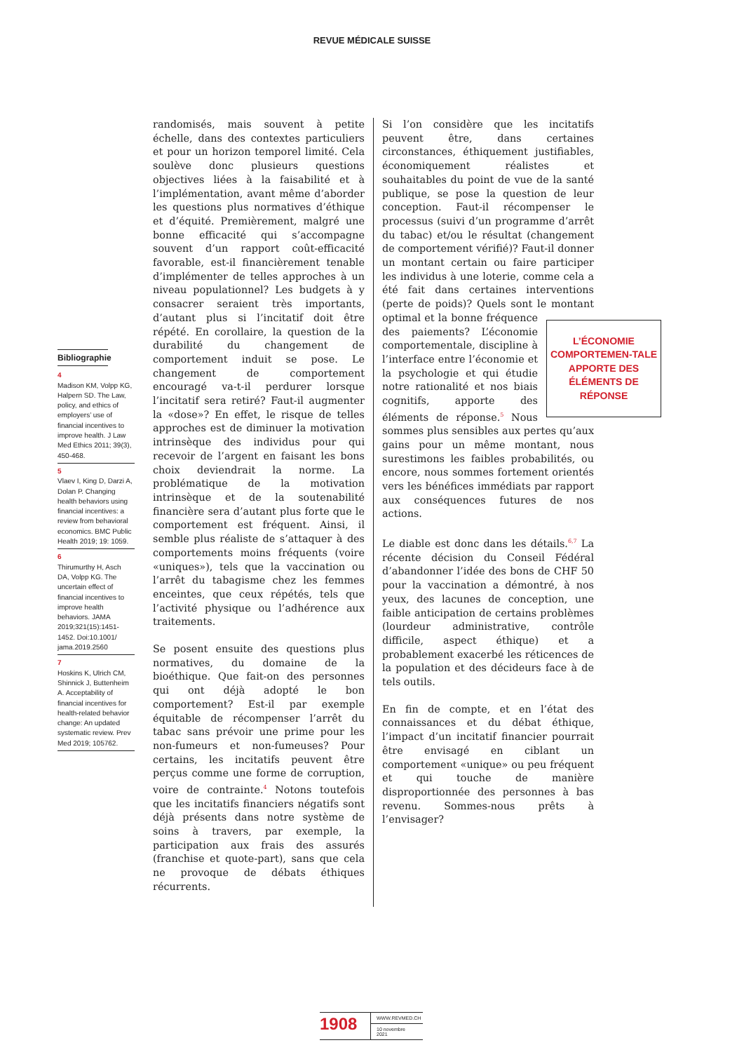REVUE MÉDICALE SUISSE
Bibliographie
4
Madison KM, Volpp KG, Halpern SD. The Law, policy, and ethics of employers’ use of financial incentives to improve health. J Law Med Ethics 2011; 39(3), 450-468.
5
Vlaev I, King D, Darzi A, Dolan P. Changing health behaviors using financial incentives: a review from behavioral economics. BMC Public Health 2019; 19: 1059.
6
Thirumurthy H, Asch DA, Volpp KG. The uncertain effect of financial incentives to improve health behaviors. JAMA 2019;321(15):1451-1452. Doi:10.1001/ jama.2019.2560
7
Hoskins K, Ulrich CM, Shinnick J, Buttenheim A. Acceptability of financial incentives for health-related behavior change: An updated systematic review. Prev Med 2019; 105762.
randomisés, mais souvent à petite échelle, dans des contextes particuliers et pour un horizon temporel limité. Cela soulève donc plusieurs questions objectives liées à la faisabilité et à l’implémentation, avant même d’aborder les questions plus normatives d’éthique et d’équité. Premièrement, malgré une bonne efficacité qui s’accompagne souvent d’un rapport coût-efficacité favorable, est-il financièrement tenable d’implémenter de telles approches à un niveau populationnel? Les budgets à y consacrer seraient très importants, d’autant plus si l’incitatif doit être répété. En corollaire, la question de la durabilité du changement de comportement induit se pose. Le changement de comportement encouragé va-t-il perdurer lorsque l’incitatif sera retiré? Faut-il augmenter la «dose»? En effet, le risque de telles approches est de diminuer la motivation intrinsèque des individus pour qui recevoir de l’argent en faisant les bons choix deviendrait la norme. La problématique de la motivation intrinsèque et de la soutenabilité financière sera d’autant plus forte que le comportement est fréquent. Ainsi, il semble plus réaliste de s’attaquer à des comportements moins fréquents (voire «uniques»), tels que la vaccination ou l’arrêt du tabagisme chez les femmes enceintes, que ceux répétés, tels que l’activité physique ou l’adhérence aux traitements.
Se posent ensuite des questions plus normatives, du domaine de la bioéthique. Que fait-on des personnes qui ont déjà adopté le bon comportement? Est-il par exemple équitable de récompenser l’arrêt du tabac sans prévoir une prime pour les non-fumeurs et non-fumeuses? Pour certains, les incitatifs peuvent être perçus comme une forme de corruption, voire de contrainte.<sup>4</sup> Notons toutefois que les incitatifs financiers négatifs sont déjà présents dans notre système de soins à travers, par exemple, la participation aux frais des assurés (franchise et quote-part), sans que cela ne provoque de débats éthiques récurrents.
Si l’on considère que les incitatifs peuvent être, dans certaines circonstances, éthiquement justifiables, économiquement réalistes et souhaitables du point de vue de la santé publique, se pose la question de leur conception. Faut-il récompenser le processus (suivi d’un programme d’arrêt du tabac) et/ou le résultat (changement de comportement vérifié)? Faut-il donner un montant certain ou faire participer les individus à une loterie, comme cela a été fait dans certaines interventions (perte de poids)? Quels sont le L’ÉCONOMIE COMPORTEMEN-TALE APPORTE DES ÉLÉMENTS DE RÉPONSE montant optimal et la bonne fréquence des paiements? L’économie comportementale, discipline à l’interface entre l’économie et la psychologie et qui étudie notre rationalité et nos biais cognitifs, apporte des éléments de réponse.<sup>5</sup> Nous sommes plus sensibles aux pertes qu’aux gains pour un même montant, nous surestimons les faibles probabilités, ou encore, nous sommes fortement orientés vers les bénéfices immédiats par rapport aux conséquences futures de nos actions.
Le diable est donc dans les détails.<sup>6,7</sup> La récente décision du Conseil Fédéral d’abandonner l’idée des bons de CHF 50 pour la vaccination a démontré, à nos yeux, des lacunes de conception, une faible anticipation de certains problèmes (lourdeur administrative, contrôle difficile, aspect éthique) et a probablement exacerbé les réticences de la population et des décideurs face à de tels outils.
En fin de compte, et en l’état des connaissances et du débat éthique, l’impact d’un incitatif financier pourrait être envisagé en ciblant un comportement «unique» ou peu fréquent et qui touche de manière disproportionnée des personnes à bas revenu. Sommes-nous prêts à l’envisager?
1908
WWW.REVMED.CH
10 novembre 2021